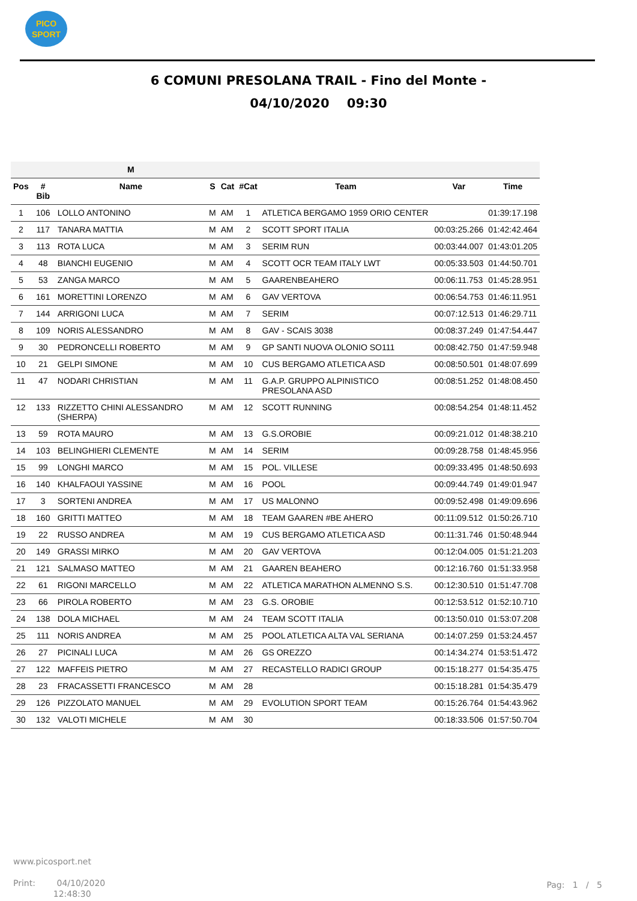PICO
SPORT
6 COMUNI PRESOLANA TRAIL - Fino del Monte -
04/10/2020 09:30
| | | M | | | | | | |
| --- | --- | --- | --- | --- | --- | --- | --- | --- |
| Pos | # Bib | Name | S | Cat | #Cat | Team | Var | Time |
| 1 | 106 | LOLLO ANTONINO | M | AM | 1 | ATLETICA BERGAMO 1959 ORIO CENTER | | 01:39:17.198 |
| 2 | 117 | TANARA MATTIA | M | AM | 2 | SCOTT SPORT ITALIA | 00:03:25.266 | 01:42:42.464 |
| 3 | 113 | ROTA LUCA | M | AM | 3 | SERIM RUN | 00:03:44.007 | 01:43:01.205 |
| 4 | 48 | BIANCHI EUGENIO | M | AM | 4 | SCOTT OCR TEAM ITALY LWT | 00:05:33.503 | 01:44:50.701 |
| 5 | 53 | ZANGA MARCO | M | AM | 5 | GAARENBEAHERO | 00:06:11.753 | 01:45:28.951 |
| 6 | 161 | MORETTINI LORENZO | M | AM | 6 | GAV VERTOVA | 00:06:54.753 | 01:46:11.951 |
| 7 | 144 | ARRIGONI LUCA | M | AM | 7 | SERIM | 00:07:12.513 | 01:46:29.711 |
| 8 | 109 | NORIS ALESSANDRO | M | AM | 8 | GAV - SCAIS 3038 | 00:08:37.249 | 01:47:54.447 |
| 9 | 30 | PEDRONCELLI ROBERTO | M | AM | 9 | GP SANTI NUOVA OLONIO SO111 | 00:08:42.750 | 01:47:59.948 |
| 10 | 21 | GELPI SIMONE | M | AM | 10 | CUS BERGAMO ATLETICA ASD | 00:08:50.501 | 01:48:07.699 |
| 11 | 47 | NODARI CHRISTIAN | M | AM | 11 | G.A.P. GRUPPO ALPINISTICO PRESOLANA ASD | 00:08:51.252 | 01:48:08.450 |
| 12 | 133 | RIZZETTO CHINI ALESSANDRO (SHERPA) | M | AM | 12 | SCOTT RUNNING | 00:08:54.254 | 01:48:11.452 |
| 13 | 59 | ROTA MAURO | M | AM | 13 | G.S.OROBIE | 00:09:21.012 | 01:48:38.210 |
| 14 | 103 | BELINGHIERI CLEMENTE | M | AM | 14 | SERIM | 00:09:28.758 | 01:48:45.956 |
| 15 | 99 | LONGHI MARCO | M | AM | 15 | POL. VILLESE | 00:09:33.495 | 01:48:50.693 |
| 16 | 140 | KHALFAOUI YASSINE | M | AM | 16 | POOL | 00:09:44.749 | 01:49:01.947 |
| 17 | 3 | SORTENI ANDREA | M | AM | 17 | US MALONNO | 00:09:52.498 | 01:49:09.696 |
| 18 | 160 | GRITTI MATTEO | M | AM | 18 | TEAM GAAREN #BE AHERO | 00:11:09.512 | 01:50:26.710 |
| 19 | 22 | RUSSO ANDREA | M | AM | 19 | CUS BERGAMO ATLETICA ASD | 00:11:31.746 | 01:50:48.944 |
| 20 | 149 | GRASSI MIRKO | M | AM | 20 | GAV VERTOVA | 00:12:04.005 | 01:51:21.203 |
| 21 | 121 | SALMASO MATTEO | M | AM | 21 | GAAREN BEAHERO | 00:12:16.760 | 01:51:33.958 |
| 22 | 61 | RIGONI MARCELLO | M | AM | 22 | ATLETICA MARATHON ALMENNO S.S. | 00:12:30.510 | 01:51:47.708 |
| 23 | 66 | PIROLA ROBERTO | M | AM | 23 | G.S. OROBIE | 00:12:53.512 | 01:52:10.710 |
| 24 | 138 | DOLA MICHAEL | M | AM | 24 | TEAM SCOTT ITALIA | 00:13:50.010 | 01:53:07.208 |
| 25 | 111 | NORIS ANDREA | M | AM | 25 | POOL ATLETICA ALTA VAL SERIANA | 00:14:07.259 | 01:53:24.457 |
| 26 | 27 | PICINALI LUCA | M | AM | 26 | GS OREZZO | 00:14:34.274 | 01:53:51.472 |
| 27 | 122 | MAFFEIS PIETRO | M | AM | 27 | RECASTELLO RADICI GROUP | 00:15:18.277 | 01:54:35.475 |
| 28 | 23 | FRACASSETTI FRANCESCO | M | AM | 28 | | 00:15:18.281 | 01:54:35.479 |
| 29 | 126 | PIZZOLATO MANUEL | M | AM | 29 | EVOLUTION SPORT TEAM | 00:15:26.764 | 01:54:43.962 |
| 30 | 132 | VALOTI MICHELE | M | AM | 30 | | 00:18:33.506 | 01:57:50.704 |
www.picosport.net
Print: 04/10/2020
12:48:30
Pag: 1 / 5